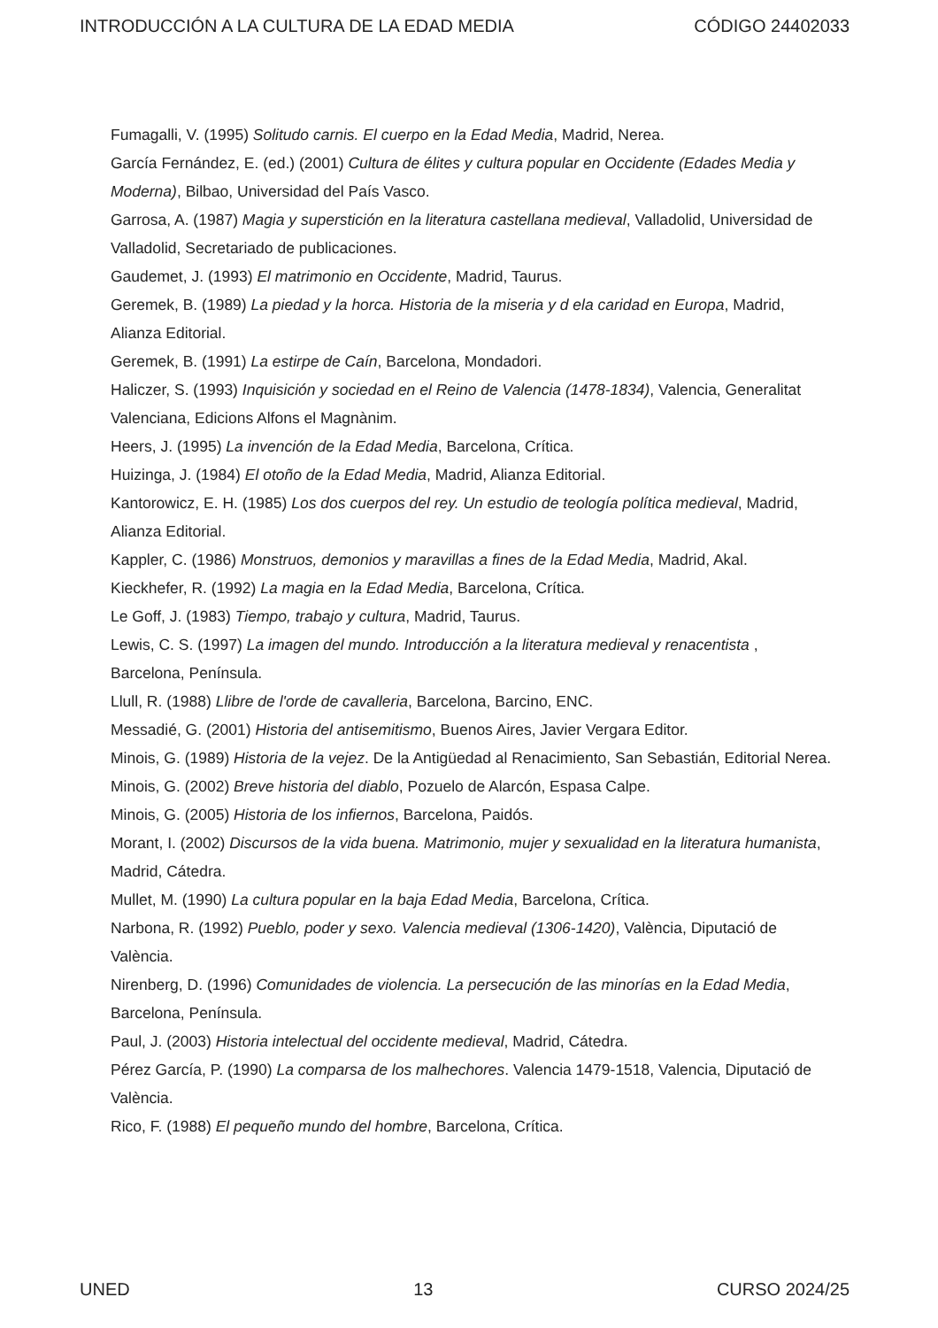INTRODUCCIÓN A LA CULTURA DE LA EDAD MEDIA CÓDIGO 24402033
Fumagalli, V. (1995) Solitudo carnis. El cuerpo en la Edad Media, Madrid, Nerea.
García Fernández, E. (ed.) (2001) Cultura de élites y cultura popular en Occidente (Edades Media y Moderna), Bilbao, Universidad del País Vasco.
Garrosa, A. (1987) Magia y superstición en la literatura castellana medieval, Valladolid, Universidad de Valladolid, Secretariado de publicaciones.
Gaudemet, J. (1993) El matrimonio en Occidente, Madrid, Taurus.
Geremek, B. (1989) La piedad y la horca. Historia de la miseria y d ela caridad en Europa, Madrid, Alianza Editorial.
Geremek, B. (1991) La estirpe de Caín, Barcelona, Mondadori.
Haliczer, S. (1993) Inquisición y sociedad en el Reino de Valencia (1478-1834), Valencia, Generalitat Valenciana, Edicions Alfons el Magnànim.
Heers, J. (1995) La invención de la Edad Media, Barcelona, Crítica.
Huizinga, J. (1984) El otoño de la Edad Media, Madrid, Alianza Editorial.
Kantorowicz, E. H. (1985) Los dos cuerpos del rey. Un estudio de teología política medieval, Madrid, Alianza Editorial.
Kappler, C. (1986) Monstruos, demonios y maravillas a fines de la Edad Media, Madrid, Akal.
Kieckhefer, R. (1992) La magia en la Edad Media, Barcelona, Crítica.
Le Goff, J. (1983) Tiempo, trabajo y cultura, Madrid, Taurus.
Lewis, C. S. (1997) La imagen del mundo. Introducción a la literatura medieval y renacentista , Barcelona, Península.
Llull, R. (1988) Llibre de l'orde de cavalleria, Barcelona, Barcino, ENC.
Messadié, G. (2001) Historia del antisemitismo, Buenos Aires, Javier Vergara Editor.
Minois, G. (1989) Historia de la vejez. De la Antigüedad al Renacimiento, San Sebastián, Editorial Nerea.
Minois, G. (2002) Breve historia del diablo, Pozuelo de Alarcón, Espasa Calpe.
Minois, G. (2005) Historia de los infiernos, Barcelona, Paidós.
Morant, I. (2002) Discursos de la vida buena. Matrimonio, mujer y sexualidad en la literatura humanista, Madrid, Cátedra.
Mullet, M. (1990) La cultura popular en la baja Edad Media, Barcelona, Crítica.
Narbona, R. (1992) Pueblo, poder y sexo. Valencia medieval (1306-1420), València, Diputació de València.
Nirenberg, D. (1996) Comunidades de violencia. La persecución de las minorías en la Edad Media, Barcelona, Península.
Paul, J. (2003) Historia intelectual del occidente medieval, Madrid, Cátedra.
Pérez García, P. (1990) La comparsa de los malhechores. Valencia 1479-1518, Valencia, Diputació de València.
Rico, F. (1988) El pequeño mundo del hombre, Barcelona, Crítica.
UNED 13 CURSO 2024/25